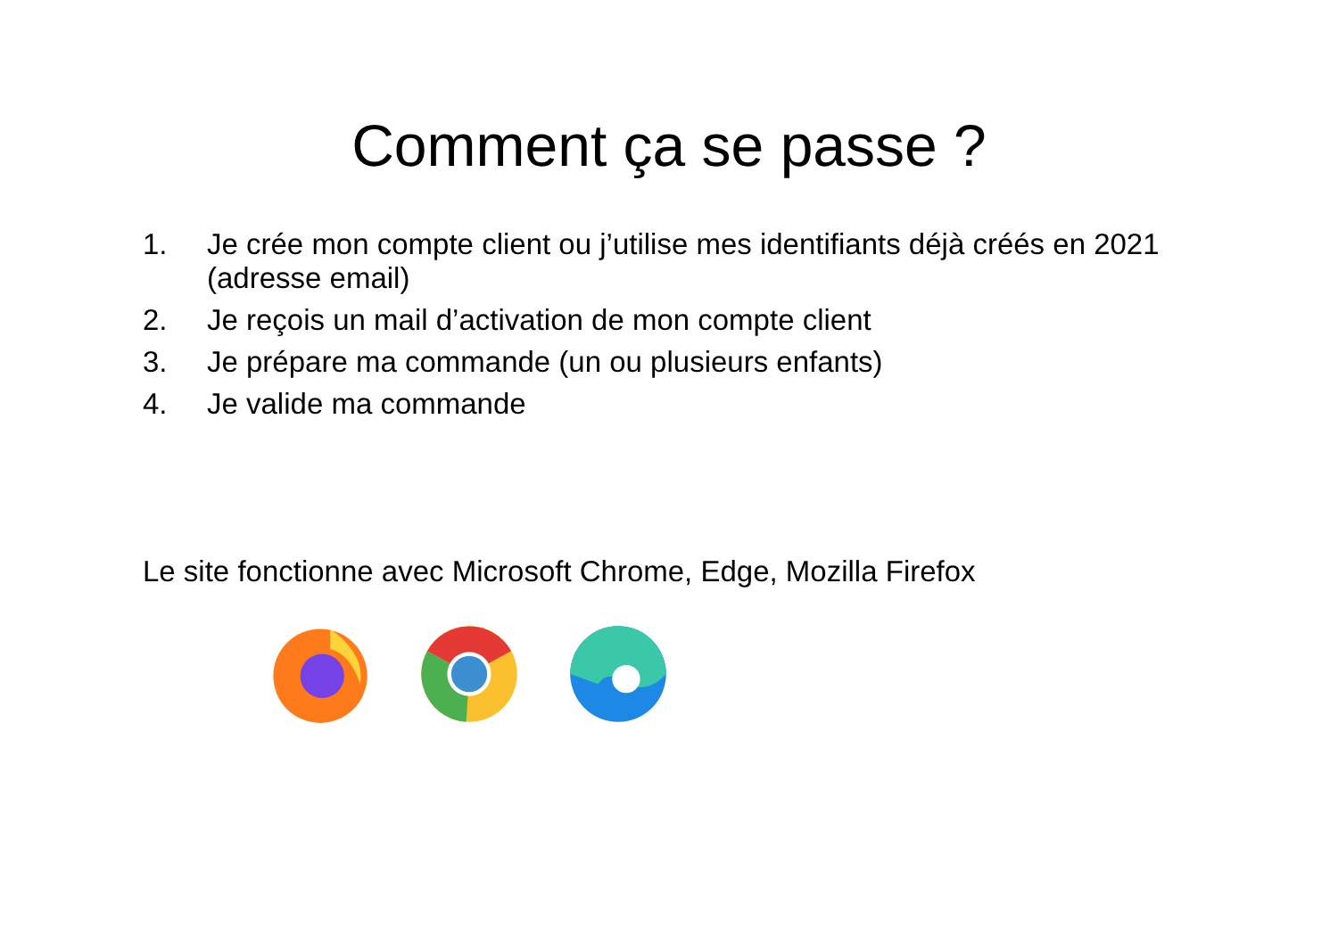Comment ça se passe ?
1. Je crée mon compte client ou j’utilise mes identifiants déjà créés en 2021 (adresse email)
2. Je reçois un mail d’activation de mon compte client
3. Je prépare ma commande (un ou plusieurs enfants)
4. Je valide ma commande
Le site fonctionne avec Microsoft Chrome, Edge, Mozilla Firefox